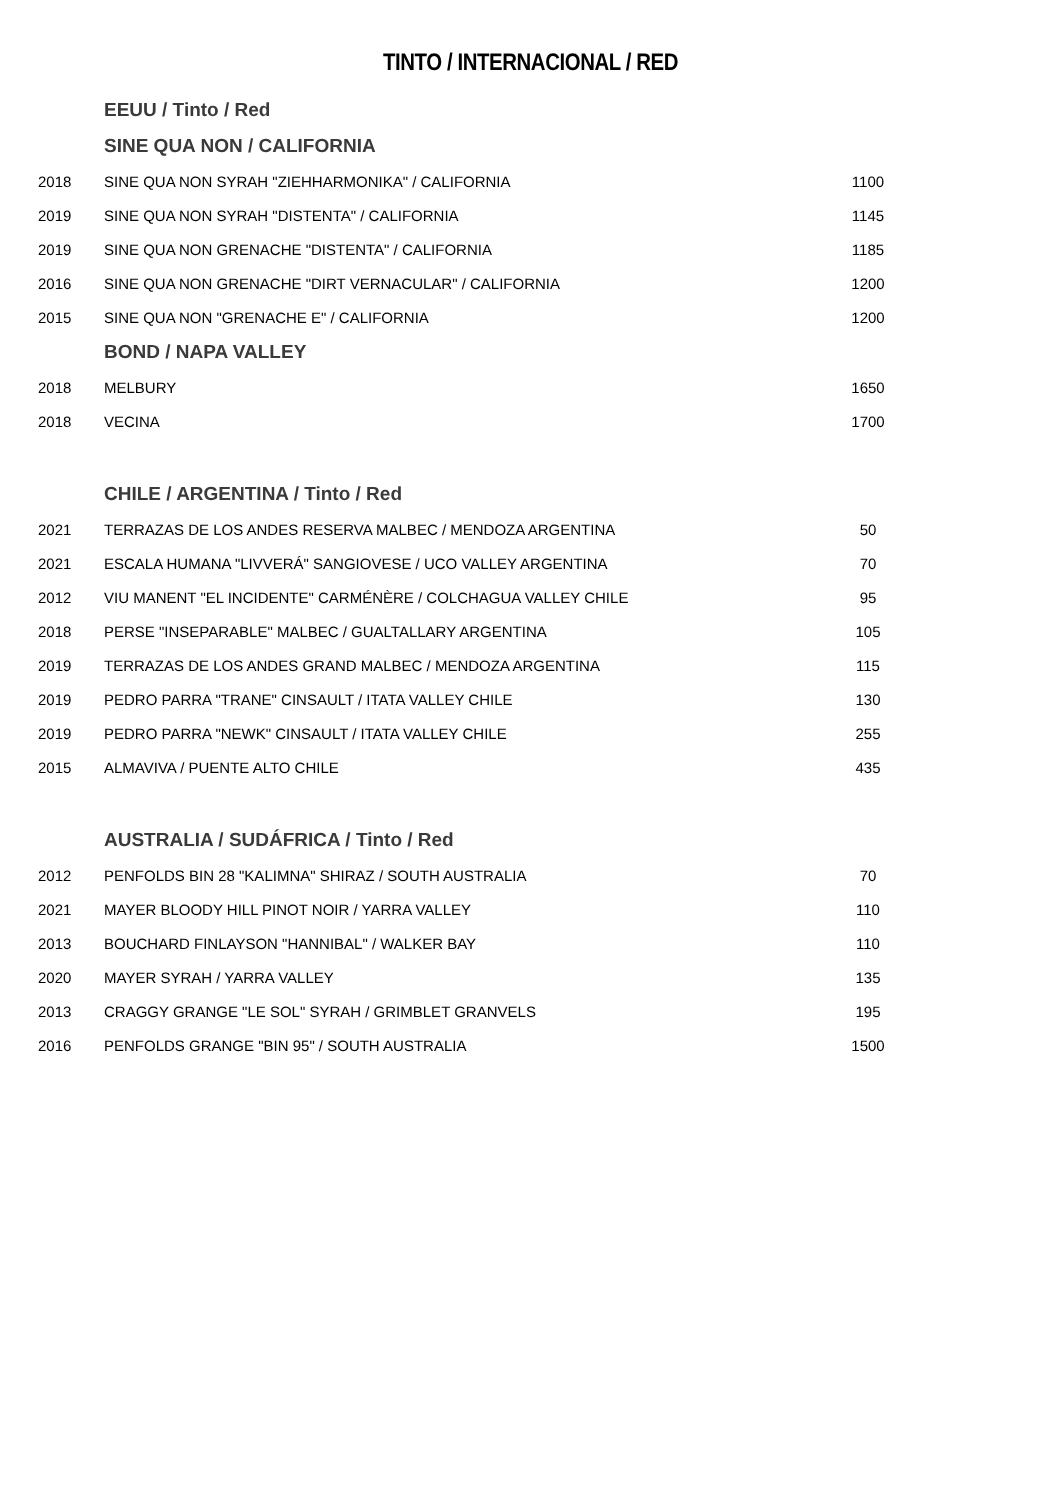TINTO / INTERNACIONAL / RED
| | EEUU / Tinto / Red | |
| | SINE QUA NON / CALIFORNIA | |
| 2018 | SINE QUA NON SYRAH "ZIEHHARMONIKA" / CALIFORNIA | 1100 |
| 2019 | SINE QUA NON SYRAH "DISTENTA" / CALIFORNIA | 1145 |
| 2019 | SINE QUA NON GRENACHE "DISTENTA" / CALIFORNIA | 1185 |
| 2016 | SINE QUA NON GRENACHE "DIRT VERNACULAR" / CALIFORNIA | 1200 |
| 2015 | SINE QUA NON "GRENACHE E" / CALIFORNIA | 1200 |
| | BOND / NAPA VALLEY | |
| 2018 | MELBURY | 1650 |
| 2018 | VECINA | 1700 |
| | CHILE / ARGENTINA / Tinto / Red | |
| 2021 | TERRAZAS DE LOS ANDES RESERVA MALBEC / MENDOZA ARGENTINA | 50 |
| 2021 | ESCALA HUMANA "LIVVERÁ" SANGIOVESE / UCO VALLEY ARGENTINA | 70 |
| 2012 | VIU MANENT "EL INCIDENTE" CARMÉNÈRE / COLCHAGUA VALLEY CHILE | 95 |
| 2018 | PERSE "INSEPARABLE" MALBEC / GUALTALLARY ARGENTINA | 105 |
| 2019 | TERRAZAS DE LOS ANDES GRAND MALBEC / MENDOZA ARGENTINA | 115 |
| 2019 | PEDRO PARRA "TRANE" CINSAULT / ITATA VALLEY CHILE | 130 |
| 2019 | PEDRO PARRA "NEWK" CINSAULT / ITATA VALLEY CHILE | 255 |
| 2015 | ALMAVIVA / PUENTE ALTO CHILE | 435 |
| | AUSTRALIA / SUDÁFRICA / Tinto / Red | |
| 2012 | PENFOLDS BIN 28 "KALIMNA" SHIRAZ / SOUTH AUSTRALIA | 70 |
| 2021 | MAYER BLOODY HILL PINOT NOIR / YARRA VALLEY | 110 |
| 2013 | BOUCHARD FINLAYSON "HANNIBAL" / WALKER BAY | 110 |
| 2020 | MAYER SYRAH / YARRA VALLEY | 135 |
| 2013 | CRAGGY GRANGE "LE SOL" SYRAH / GRIMBLET GRANVELS | 195 |
| 2016 | PENFOLDS GRANGE "BIN 95" / SOUTH AUSTRALIA | 1500 |